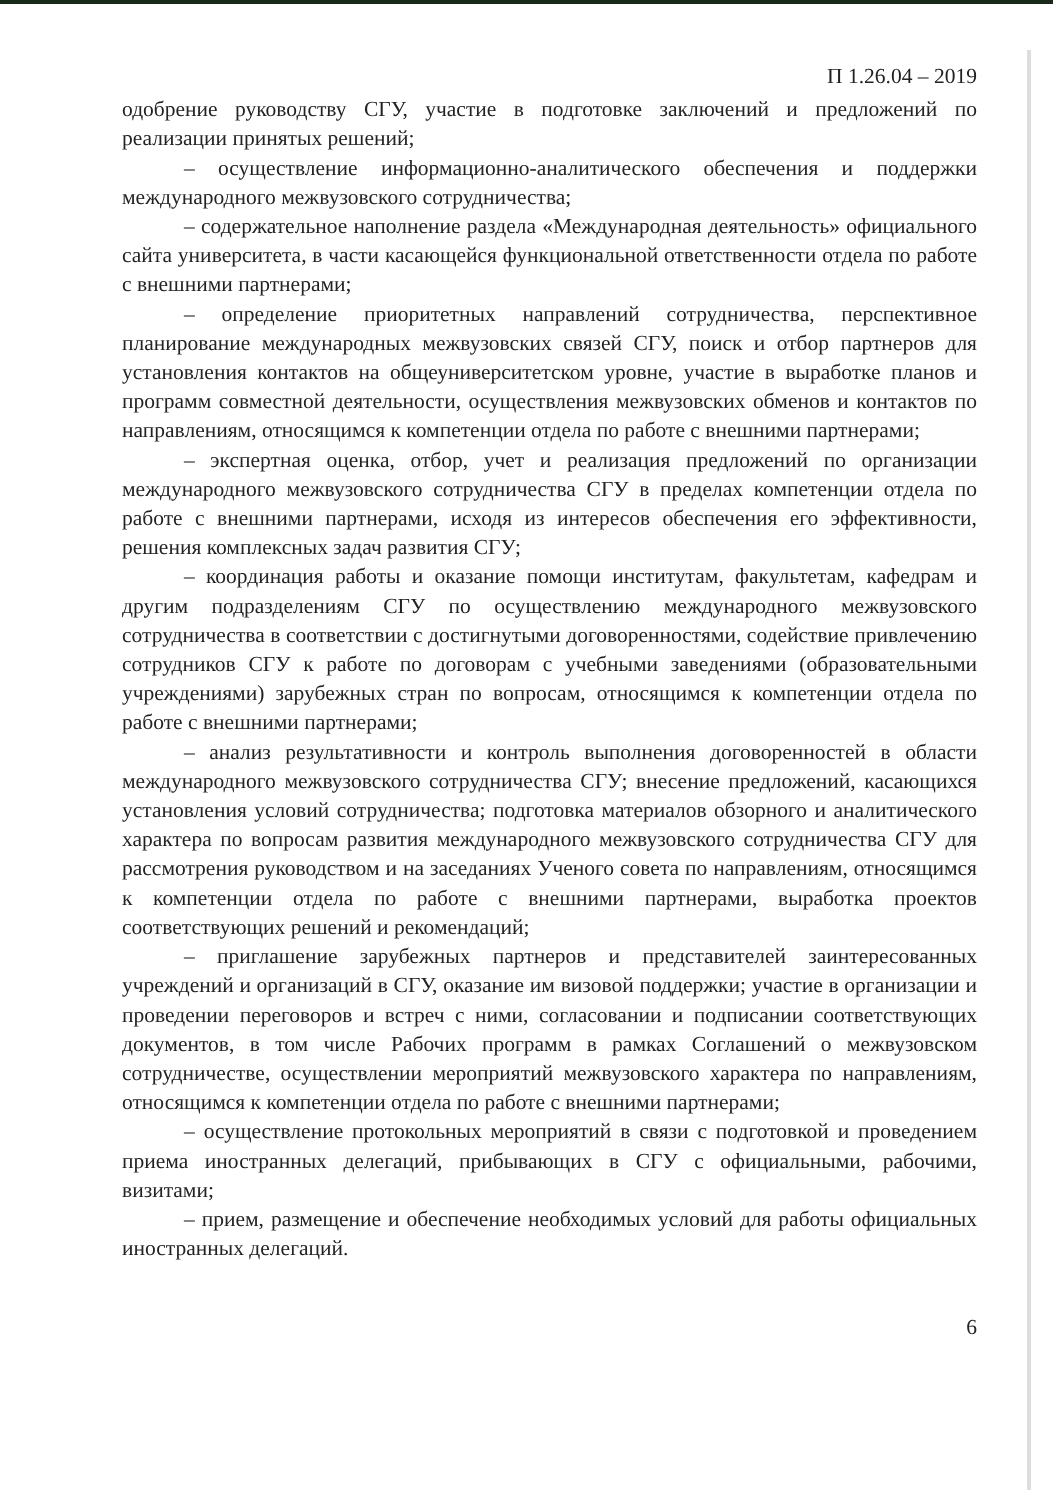П 1.26.04 – 2019
одобрение руководству СГУ, участие в подготовке заключений и предложений по реализации принятых решений;
– осуществление информационно-аналитического обеспечения и поддержки международного межвузовского сотрудничества;
– содержательное наполнение раздела «Международная деятельность» официального сайта университета, в части касающейся функциональной ответственности отдела по работе с внешними партнерами;
– определение приоритетных направлений сотрудничества, перспективное планирование международных межвузовских связей СГУ, поиск и отбор партнеров для установления контактов на общеуниверситетском уровне, участие в выработке планов и программ совместной деятельности, осуществления межвузовских обменов и контактов по направлениям, относящимся к компетенции отдела по работе с внешними партнерами;
– экспертная оценка, отбор, учет и реализация предложений по организации международного межвузовского сотрудничества СГУ в пределах компетенции отдела по работе с внешними партнерами, исходя из интересов обеспечения его эффективности, решения комплексных задач развития СГУ;
– координация работы и оказание помощи институтам, факультетам, кафедрам и другим подразделениям СГУ по осуществлению международного межвузовского сотрудничества в соответствии с достигнутыми договоренностями, содействие привлечению сотрудников СГУ к работе по договорам с учебными заведениями (образовательными учреждениями) зарубежных стран по вопросам, относящимся к компетенции отдела по работе с внешними партнерами;
– анализ результативности и контроль выполнения договоренностей в области международного межвузовского сотрудничества СГУ; внесение предложений, касающихся установления условий сотрудничества; подготовка материалов обзорного и аналитического характера по вопросам развития международного межвузовского сотрудничества СГУ для рассмотрения руководством и на заседаниях Ученого совета по направлениям, относящимся к компетенции отдела по работе с внешними партнерами, выработка проектов соответствующих решений и рекомендаций;
– приглашение зарубежных партнеров и представителей заинтересованных учреждений и организаций в СГУ, оказание им визовой поддержки; участие в организации и проведении переговоров и встреч с ними, согласовании и подписании соответствующих документов, в том числе Рабочих программ в рамках Соглашений о межвузовском сотрудничестве, осуществлении мероприятий межвузовского характера по направлениям, относящимся к компетенции отдела по работе с внешними партнерами;
– осуществление протокольных мероприятий в связи с подготовкой и проведением приема иностранных делегаций, прибывающих в СГУ с официальными, рабочими, визитами;
– прием, размещение и обеспечение необходимых условий для работы официальных иностранных делегаций.
6